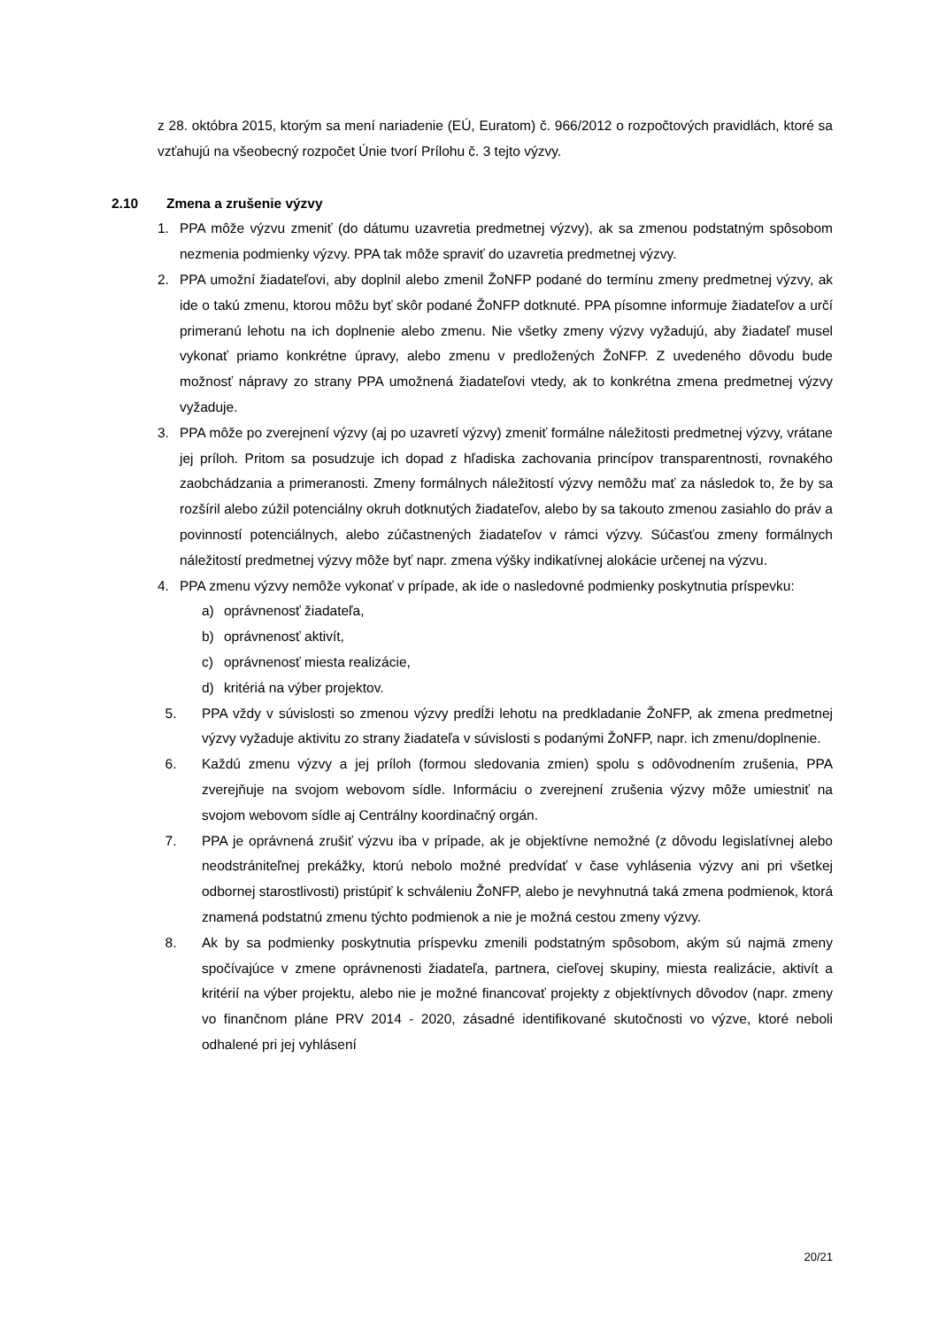z 28. októbra 2015, ktorým sa mení nariadenie (EÚ, Euratom) č. 966/2012 o rozpočtových pravidlách, ktoré sa vzťahujú na všeobecný rozpočet Únie tvorí Prílohu č. 3 tejto výzvy.
2.10 Zmena a zrušenie výzvy
1. PPA môže výzvu zmeniť (do dátumu uzavretia predmetnej výzvy), ak sa zmenou podstatným spôsobom nezmenia podmienky výzvy. PPA tak môže spraviť do uzavretia predmetnej výzvy.
2. PPA umožní žiadateľovi, aby doplnil alebo zmenil ŽoNFP podané do termínu zmeny predmetnej výzvy, ak ide o takú zmenu, ktorou môžu byť skôr podané ŽoNFP dotknuté. PPA písomne informuje žiadateľov a určí primeranú lehotu na ich doplnenie alebo zmenu. Nie všetky zmeny výzvy vyžadujú, aby žiadateľ musel vykonať priamo konkrétne úpravy, alebo zmenu v predložených ŽoNFP. Z uvedeného dôvodu bude možnosť nápravy zo strany PPA umožnená žiadateľovi vtedy, ak to konkrétna zmena predmetnej výzvy vyžaduje.
3. PPA môže po zverejnení výzvy (aj po uzavretí výzvy) zmeniť formálne náležitosti predmetnej výzvy, vrátane jej príloh. Pritom sa posudzuje ich dopad z hľadiska zachovania princípov transparentnosti, rovnakého zaobchádzania a primeranosti. Zmeny formálnych náležitostí výzvy nemôžu mať za následok to, že by sa rozšíril alebo zúžil potenciálny okruh dotknutých žiadateľov, alebo by sa takouto zmenou zasiahlo do práv a povinností potenciálnych, alebo zúčastnených žiadateľov v rámci výzvy. Súčasťou zmeny formálnych náležitostí predmetnej výzvy môže byť napr. zmena výšky indikatívnej alokácie určenej na výzvu.
4. PPA zmenu výzvy nemôže vykonať v prípade, ak ide o nasledovné podmienky poskytnutia príspevku:
a) oprávnenosť žiadateľa,
b) oprávnenosť aktivít,
c) oprávnenosť miesta realizácie,
d) kritériá na výber projektov.
5. PPA vždy v súvislosti so zmenou výzvy predĺži lehotu na predkladanie ŽoNFP, ak zmena predmetnej výzvy vyžaduje aktivitu zo strany žiadateľa v súvislosti s podanými ŽoNFP, napr. ich zmenu/doplnenie.
6. Každú zmenu výzvy a jej príloh (formou sledovania zmien) spolu s odôvodnením zrušenia, PPA zverejňuje na svojom webovom sídle. Informáciu o zverejnení zrušenia výzvy môže umiestniť na svojom webovom sídle aj Centrálny koordinačný orgán.
7. PPA je oprávnená zrušiť výzvu iba v prípade, ak je objektívne nemožné (z dôvodu legislatívnej alebo neodstrániteľnej prekážky, ktorú nebolo možné predvídať v čase vyhlásenia výzvy ani pri všetkej odbornej starostlivosti) pristúpiť k schváleniu ŽoNFP, alebo je nevyhnutná taká zmena podmienok, ktorá znamená podstatnú zmenu týchto podmienok a nie je možná cestou zmeny výzvy.
8. Ak by sa podmienky poskytnutia príspevku zmenili podstatným spôsobom, akým sú najmä zmeny spočívajúce v zmene oprávnenosti žiadateľa, partnera, cieľovej skupiny, miesta realizácie, aktivít a kritérií na výber projektu, alebo nie je možné financovať projekty z objektívnych dôvodov (napr. zmeny vo finančnom pláne PRV 2014 - 2020, zásadné identifikované skutočnosti vo výzve, ktoré neboli odhalené pri jej vyhlásení
20/21